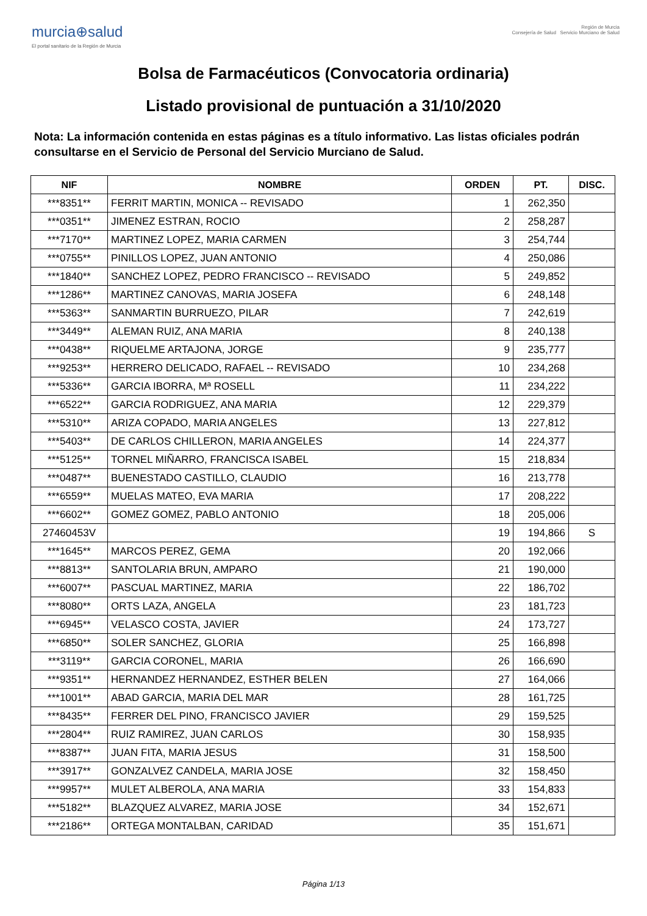murcia⊕salud
El portal sanitario de la Región de Murcia
Región de Murcia
Consejería de Salud Servicio Murciano de Salud
Bolsa de Farmacéuticos (Convocatoria ordinaria)
Listado provisional de puntuación a 31/10/2020
Nota: La información contenida en estas páginas es a título informativo. Las listas oficiales podrán consultarse en el Servicio de Personal del Servicio Murciano de Salud.
| NIF | NOMBRE | ORDEN | PT. | DISC. |
| --- | --- | --- | --- | --- |
| ***8351** | FERRIT MARTIN, MONICA -- REVISADO | 1 | 262,350 | |
| ***0351** | JIMENEZ ESTRAN, ROCIO | 2 | 258,287 | |
| ***7170** | MARTINEZ LOPEZ, MARIA CARMEN | 3 | 254,744 | |
| ***0755** | PINILLOS LOPEZ, JUAN ANTONIO | 4 | 250,086 | |
| ***1840** | SANCHEZ LOPEZ, PEDRO FRANCISCO -- REVISADO | 5 | 249,852 | |
| ***1286** | MARTINEZ CANOVAS, MARIA JOSEFA | 6 | 248,148 | |
| ***5363** | SANMARTIN BURRUEZO, PILAR | 7 | 242,619 | |
| ***3449** | ALEMAN RUIZ, ANA MARIA | 8 | 240,138 | |
| ***0438** | RIQUELME ARTAJONA, JORGE | 9 | 235,777 | |
| ***9253** | HERRERO DELICADO, RAFAEL -- REVISADO | 10 | 234,268 | |
| ***5336** | GARCIA IBORRA, Mª ROSELL | 11 | 234,222 | |
| ***6522** | GARCIA RODRIGUEZ, ANA MARIA | 12 | 229,379 | |
| ***5310** | ARIZA COPADO, MARIA ANGELES | 13 | 227,812 | |
| ***5403** | DE CARLOS CHILLERON, MARIA ANGELES | 14 | 224,377 | |
| ***5125** | TORNEL MIÑARRO, FRANCISCA ISABEL | 15 | 218,834 | |
| ***0487** | BUENESTADO CASTILLO, CLAUDIO | 16 | 213,778 | |
| ***6559** | MUELAS MATEO, EVA MARIA | 17 | 208,222 | |
| ***6602** | GOMEZ GOMEZ, PABLO ANTONIO | 18 | 205,006 | |
| 27460453V | | 19 | 194,866 | S |
| ***1645** | MARCOS PEREZ, GEMA | 20 | 192,066 | |
| ***8813** | SANTOLARIA BRUN, AMPARO | 21 | 190,000 | |
| ***6007** | PASCUAL MARTINEZ, MARIA | 22 | 186,702 | |
| ***8080** | ORTS LAZA, ANGELA | 23 | 181,723 | |
| ***6945** | VELASCO COSTA, JAVIER | 24 | 173,727 | |
| ***6850** | SOLER SANCHEZ, GLORIA | 25 | 166,898 | |
| ***3119** | GARCIA CORONEL, MARIA | 26 | 166,690 | |
| ***9351** | HERNANDEZ HERNANDEZ, ESTHER BELEN | 27 | 164,066 | |
| ***1001** | ABAD GARCIA, MARIA DEL MAR | 28 | 161,725 | |
| ***8435** | FERRER DEL PINO, FRANCISCO JAVIER | 29 | 159,525 | |
| ***2804** | RUIZ RAMIREZ, JUAN CARLOS | 30 | 158,935 | |
| ***8387** | JUAN FITA, MARIA JESUS | 31 | 158,500 | |
| ***3917** | GONZALVEZ CANDELA, MARIA JOSE | 32 | 158,450 | |
| ***9957** | MULET ALBEROLA, ANA MARIA | 33 | 154,833 | |
| ***5182** | BLAZQUEZ ALVAREZ, MARIA JOSE | 34 | 152,671 | |
| ***2186** | ORTEGA MONTALBAN, CARIDAD | 35 | 151,671 | |
Página 1/13